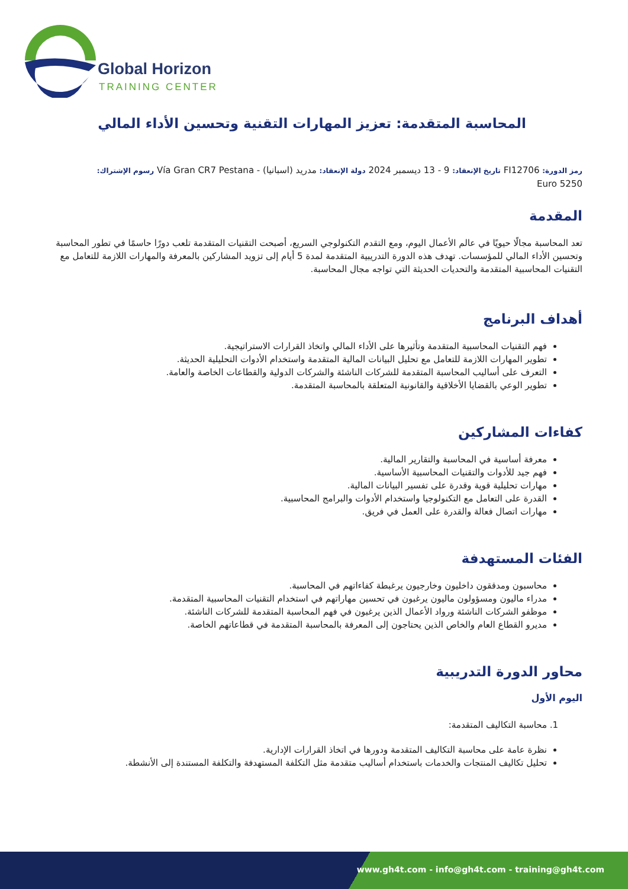Global Horizon
TRAINING CENTER
المحاسبة المتقدمة: تعزيز المهارات التقنية وتحسين الأداء المالي
رمز الدورة: FI12706 تاريخ الإنعقاد: 9 - 13 ديسمبر 2024 دولة الإنعقاد: مدريد (اسبانيا) - Vía Gran CR7 Pestana رسوم الإشتراك:
5250 Euro
المقدمة
تعد المحاسبة مجالًا حيويًا في عالم الأعمال اليوم، ومع التقدم التكنولوجي السريع، أصبحت التقنيات المتقدمة تلعب دورًا حاسمًا في تطور المحاسبة وتحسين الأداء المالي للمؤسسات. تهدف هذه الدورة التدريبية المتقدمة لمدة 5 أيام إلى تزويد المشاركين بالمعرفة والمهارات اللازمة للتعامل مع التقنيات المحاسبية المتقدمة والتحديات الحديثة التي تواجه مجال المحاسبة.
أهداف البرنامج
فهم التقنيات المحاسبية المتقدمة وتأثيرها على الأداء المالي واتخاذ القرارات الاستراتيجية.
تطوير المهارات اللازمة للتعامل مع تحليل البيانات المالية المتقدمة واستخدام الأدوات التحليلية الحديثة.
التعرف على أساليب المحاسبة المتقدمة للشركات الناشئة والشركات الدولية والقطاعات الخاصة والعامة.
تطوير الوعي بالقضايا الأخلاقية والقانونية المتعلقة بالمحاسبة المتقدمة.
كفاءات المشاركين
معرفة أساسية في المحاسبة والتقارير المالية.
فهم جيد للأدوات والتقنيات المحاسبية الأساسية.
مهارات تحليلية قوية وقدرة على تفسير البيانات المالية.
القدرة على التعامل مع التكنولوجيا واستخدام الأدوات والبرامج المحاسبية.
مهارات اتصال فعالة والقدرة على العمل في فريق.
الفئات المستهدفة
محاسبون ومدققون داخليون وخارجيون يرغبطة كفاءاتهم في المحاسبة.
مدراء ماليون ومسؤولون ماليون يرغبون في تحسين مهاراتهم في استخدام التقنيات المحاسبية المتقدمة.
موظفو الشركات الناشئة ورواد الأعمال الذين يرغبون في فهم المحاسبة المتقدمة للشركات الناشئة.
مديرو القطاع العام والخاص الذين يحتاجون إلى المعرفة بالمحاسبة المتقدمة في قطاعاتهم الخاصة.
محاور الدورة التدريبية
اليوم الأول
1. محاسبة التكاليف المتقدمة:
نظرة عامة على محاسبة التكاليف المتقدمة ودورها في اتخاذ القرارات الإدارية.
تحليل تكاليف المنتجات والخدمات باستخدام أساليب متقدمة مثل التكلفة المستهدفة والتكلفة المستندة إلى الأنشطة.
www.gh4t.com - info@gh4t.com - training@gh4t.com